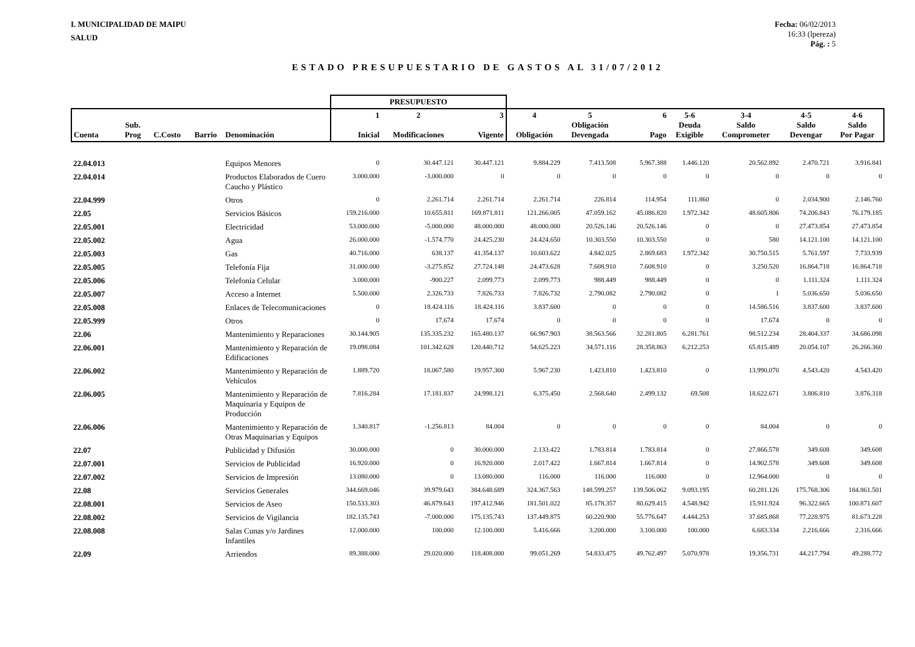I. MUNICIPALIDAD DE MAIPU
SALUD
Fecha: 06/02/2013
16:33 (lpereza)
Pág. : 5
ESTADO PRESUPUESTARIO DE GASTOS AL 31/07/2012
| | | | | | PRESUPUESTO | | | | | | | | | |
| --- | --- | --- | --- | --- | --- | --- | --- | --- | --- | --- | --- | --- | --- | --- |
| Cuenta | Sub. Prog | C.Costo | Barrio | Denominación | 1 Inicial | 2 Modificaciones | 3 Vigente | 4 Obligación | 5 Obligación Devengada | 6 Pago | 5-6 Deuda Exigible | 3-4 Saldo Comprometer | 4-5 Saldo Devengar | 4-6 Saldo Por Pagar |
| 22.04.013 | | | | Equipos Menores | 0 | 30.447.121 | 30.447.121 | 9.884.229 | 7.413.508 | 5.967.388 | 1.446.120 | 20.562.892 | 2.470.721 | 3.916.841 |
| 22.04.014 | | | | Productos Elaborados de Cuero Caucho y Plástico | 3.000.000 | -3.000.000 | 0 | 0 | 0 | 0 | 0 | 0 | 0 | 0 |
| 22.04.999 | | | | Otros | 0 | 2.261.714 | 2.261.714 | 2.261.714 | 226.814 | 114.954 | 111.860 | 0 | 2.034.900 | 2.146.760 |
| 22.05 | | | | Servicios Básicos | 159.216.000 | 10.655.811 | 169.871.811 | 121.266.005 | 47.059.162 | 45.086.820 | 1.972.342 | 48.605.806 | 74.206.843 | 76.179.185 |
| 22.05.001 | | | | Electricidad | 53.000.000 | -5.000.000 | 48.000.000 | 48.000.000 | 20.526.146 | 20.526.146 | 0 | 0 | 27.473.854 | 27.473.854 |
| 22.05.002 | | | | Agua | 26.000.000 | -1.574.770 | 24.425.230 | 24.424.650 | 10.303.550 | 10.303.550 | 0 | 580 | 14.121.100 | 14.121.100 |
| 22.05.003 | | | | Gas | 40.716.000 | 638.137 | 41.354.137 | 10.603.622 | 4.842.025 | 2.869.683 | 1.972.342 | 30.750.515 | 5.761.597 | 7.733.939 |
| 22.05.005 | | | | Telefonía Fija | 31.000.000 | -3.275.852 | 27.724.148 | 24.473.628 | 7.608.910 | 7.608.910 | 0 | 3.250.520 | 16.864.718 | 16.864.718 |
| 22.05.006 | | | | Telefonía Celular | 3.000.000 | -900.227 | 2.099.773 | 2.099.773 | 988.449 | 988.449 | 0 | 0 | 1.111.324 | 1.111.324 |
| 22.05.007 | | | | Acceso a Internet | 5.500.000 | 2.326.733 | 7.826.733 | 7.826.732 | 2.790.082 | 2.790.082 | 0 | 1 | 5.036.650 | 5.036.650 |
| 22.05.008 | | | | Enlaces de Telecomunicaciones | 0 | 18.424.116 | 18.424.116 | 3.837.600 | 0 | 0 | 0 | 14.586.516 | 3.837.600 | 3.837.600 |
| 22.05.999 | | | | Otros | 0 | 17.674 | 17.674 | 0 | 0 | 0 | 0 | 17.674 | 0 | 0 |
| 22.06 | | | | Mantenimiento y Reparaciones | 30.144.905 | 135.335.232 | 165.480.137 | 66.967.903 | 38.563.566 | 32.281.805 | 6.281.761 | 98.512.234 | 28.404.337 | 34.686.098 |
| 22.06.001 | | | | Mantenimiento y Reparación de Edificaciones | 19.098.084 | 101.342.628 | 120.440.712 | 54.625.223 | 34.571.116 | 28.358.863 | 6.212.253 | 65.815.489 | 20.054.107 | 26.266.360 |
| 22.06.002 | | | | Mantenimiento y Reparación de Vehículos | 1.889.720 | 18.067.580 | 19.957.300 | 5.967.230 | 1.423.810 | 1.423.810 | 0 | 13.990.070 | 4.543.420 | 4.543.420 |
| 22.06.005 | | | | Mantenimiento y Reparación de Maquinaria y Equipos de Producción | 7.816.284 | 17.181.837 | 24.998.121 | 6.375.450 | 2.568.640 | 2.499.132 | 69.508 | 18.622.671 | 3.806.810 | 3.876.318 |
| 22.06.006 | | | | Mantenimiento y Reparación de Otras Maquinarias y Equipos | 1.340.817 | -1.256.813 | 84.004 | 0 | 0 | 0 | 0 | 84.004 | 0 | 0 |
| 22.07 | | | | Publicidad y Difusión | 30.000.000 | 0 | 30.000.000 | 2.133.422 | 1.783.814 | 1.783.814 | 0 | 27.866.578 | 349.608 | 349.608 |
| 22.07.001 | | | | Servicios de Publicidad | 16.920.000 | 0 | 16.920.000 | 2.017.422 | 1.667.814 | 1.667.814 | 0 | 14.902.578 | 349.608 | 349.608 |
| 22.07.002 | | | | Servicios de Impresión | 13.080.000 | 0 | 13.080.000 | 116.000 | 116.000 | 116.000 | 0 | 12.964.000 | 0 | 0 |
| 22.08 | | | | Servicios Generales | 344.669.046 | 39.979.643 | 384.648.689 | 324.367.563 | 148.599.257 | 139.506.062 | 9.093.195 | 60.281.126 | 175.768.306 | 184.861.501 |
| 22.08.001 | | | | Servicios de Aseo | 150.533.303 | 46.879.643 | 197.412.946 | 181.501.022 | 85.178.357 | 80.629.415 | 4.548.942 | 15.911.924 | 96.322.665 | 100.871.607 |
| 22.08.002 | | | | Servicios de Vigilancia | 182.135.743 | -7.000.000 | 175.135.743 | 137.449.875 | 60.220.900 | 55.776.647 | 4.444.253 | 37.685.868 | 77.228.975 | 81.673.228 |
| 22.08.008 | | | | Salas Cunas y/o Jardines Infantiles | 12.000.000 | 100.000 | 12.100.000 | 5.416.666 | 3.200.000 | 3.100.000 | 100.000 | 6.683.334 | 2.216.666 | 2.316.666 |
| 22.09 | | | | Arriendos | 89.388.000 | 29.020.000 | 118.408.000 | 99.051.269 | 54.833.475 | 49.762.497 | 5.070.978 | 19.356.731 | 44.217.794 | 49.288.772 |